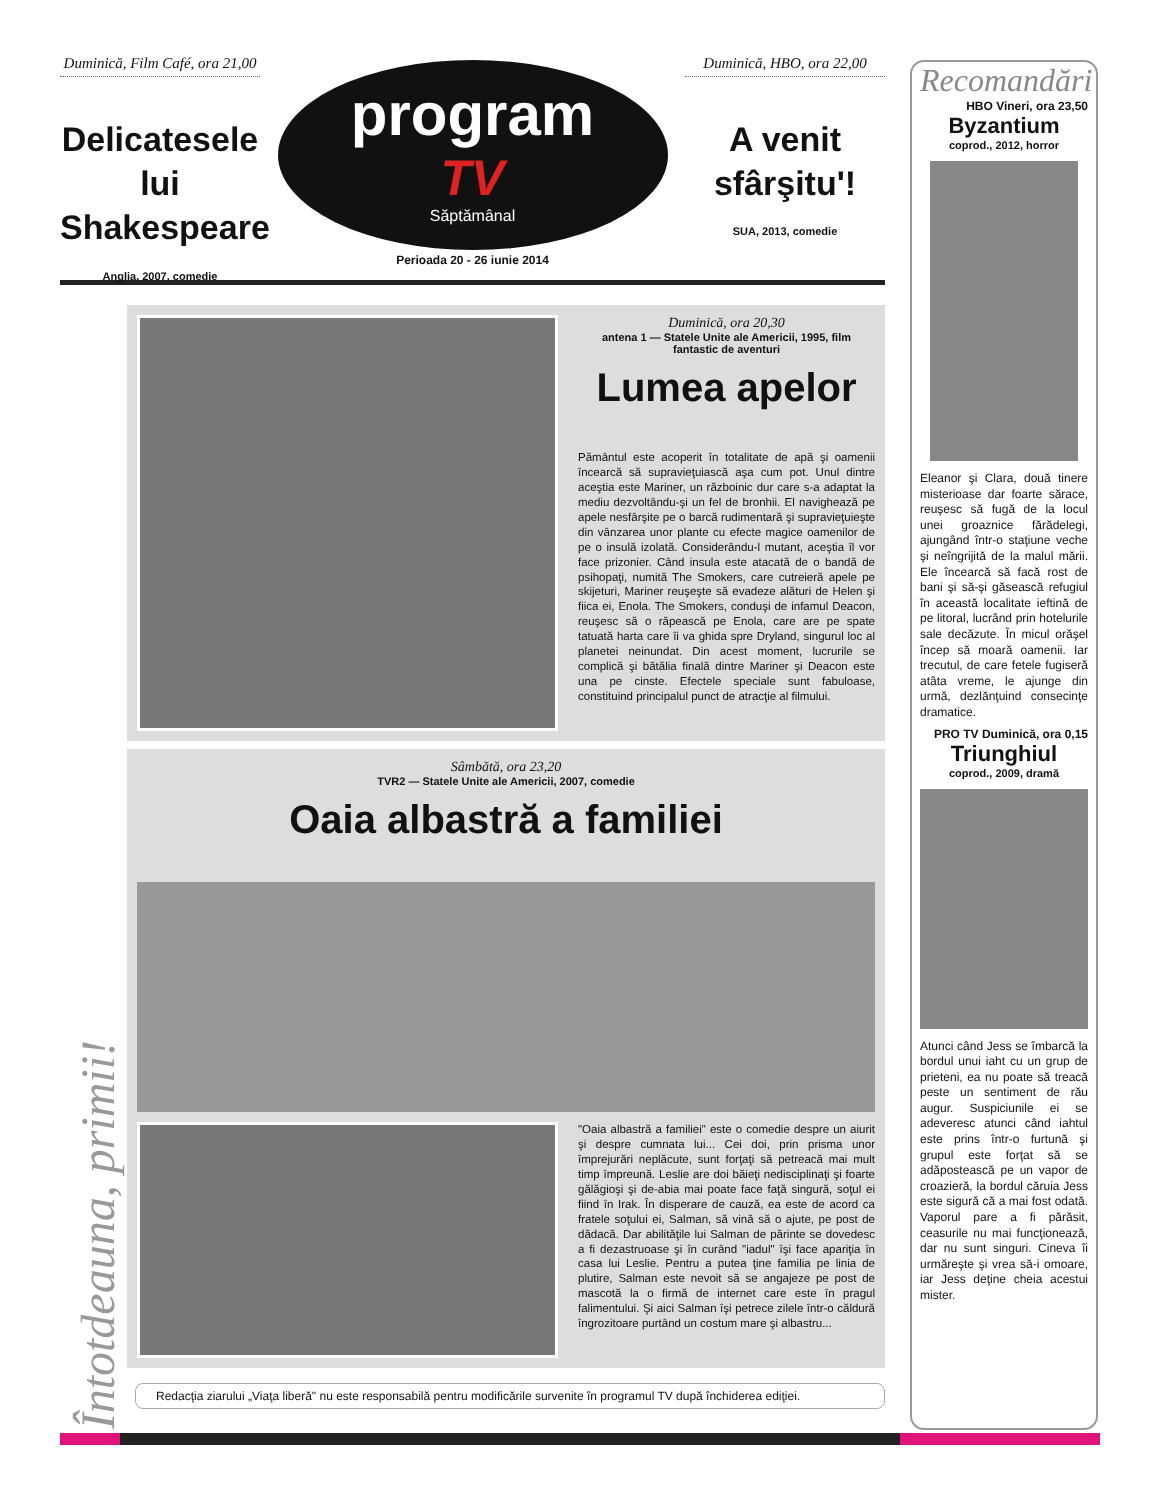Duminică, Film Café, ora 21,00
Delicatesele lui Shakespeare
Anglia, 2007, comedie
program
TV
Săptămânal
Perioada 20 - 26 iunie 2014
Duminică, HBO, ora 22,00
A venit sfârşitu'!
SUA, 2013, comedie
Duminică, ora 20,30
antena 1 — Statele Unite ale Americii, 1995, film fantastic de aventuri
Lumea apelor
Pământul este acoperit în totalitate de apă şi oamenii încearcă să supravieţuiască aşa cum pot. Unul dintre aceştia este Mariner, un războinic dur care s-a adaptat la mediu dezvoltându-şi un fel de bronhii. El navighează pe apele nesfârşite pe o barcă rudimentară şi supravieţuieşte din vânzarea unor plante cu efecte magice oamenilor de pe o insulă izolată. Considerându-l mutant, aceştia îl vor face prizonier. Când insula este atacată de o bandă de psihopaţi, numită The Smokers, care cutreieră apele pe skijeturi, Mariner reuşeşte să evadeze alături de Helen şi fiica ei, Enola. The Smokers, conduşi de infamul Deacon, reuşesc să o răpească pe Enola, care are pe spate tatuată harta care îi va ghida spre Dryland, singurul loc al planetei neinundat. Din acest moment, lucrurile se complică şi bătălia finală dintre Mariner şi Deacon este una pe cinste. Efectele speciale sunt fabuloase, constituind principalul punct de atracţie al filmului.
Sâmbătă, ora 23,20
TVR2 — Statele Unite ale Americii, 2007, comedie
Oaia albastră a familiei
"Oaia albastră a familiei" este o comedie despre un aiurit şi despre cumnata lui... Cei doi, prin prisma unor împrejurări neplăcute, sunt forţaţi să petreacă mai mult timp împreună. Leslie are doi băieţi nedisciplinaţi şi foarte gălăgioşi şi de-abia mai poate face faţă singură, soţul ei fiind în Irak. În disperare de cauză, ea este de acord ca fratele soţului ei, Salman, să vină să o ajute, pe post de dădacă. Dar abilităţile lui Salman de părinte se dovedesc a fi dezastruoase şi în curând "iadul" îşi face apariţia în casa lui Leslie. Pentru a putea ţine familia pe linia de plutire, Salman este nevoit să se angajeze pe post de mascotă la o firmă de internet care este în pragul falimentului. Şi aici Salman îşi petrece zilele într-o căldură îngrozitoare purtând un costum mare şi albastru...
Redacţia ziarului „Viaţa liberă" nu este responsabilă pentru modificările survenite în programul TV după închiderea ediţiei.
Recomandări
HBO Vineri, ora 23,50
Byzantium
coprod., 2012, horror
Eleanor şi Clara, două tinere misterioase dar foarte sărace, reuşesc să fugă de la locul unei groaznice fărădelegi, ajungând într-o staţiune veche şi neîngrijită de la malul mării. Ele încearcă să facă rost de bani şi să-şi găsească refugiul în această localitate ieftină de pe litoral, lucrând prin hotelurile sale decăzute. În micul orăşel încep să moară oamenii. Iar trecutul, de care fetele fugiseră atâta vreme, le ajunge din urmă, dezlănţuind consecinţe dramatice.
PRO TV Duminică, ora 0,15
Triunghiul
coprod., 2009, dramă
Atunci când Jess se îmbarcă la bordul unui iaht cu un grup de prieteni, ea nu poate să treacă peste un sentiment de rău augur. Suspiciunile ei se adeveresc atunci când iahtul este prins într-o furtună şi grupul este forţat să se adăpostească pe un vapor de croazieră, la bordul căruia Jess este sigură că a mai fost odată. Vaporul pare a fi părăsit, ceasurile nu mai funcţionează, dar nu sunt singuri. Cineva îi urmăreşte şi vrea să-i omoare, iar Jess deţine cheia acestui mister.
Întotdeauna, primii!